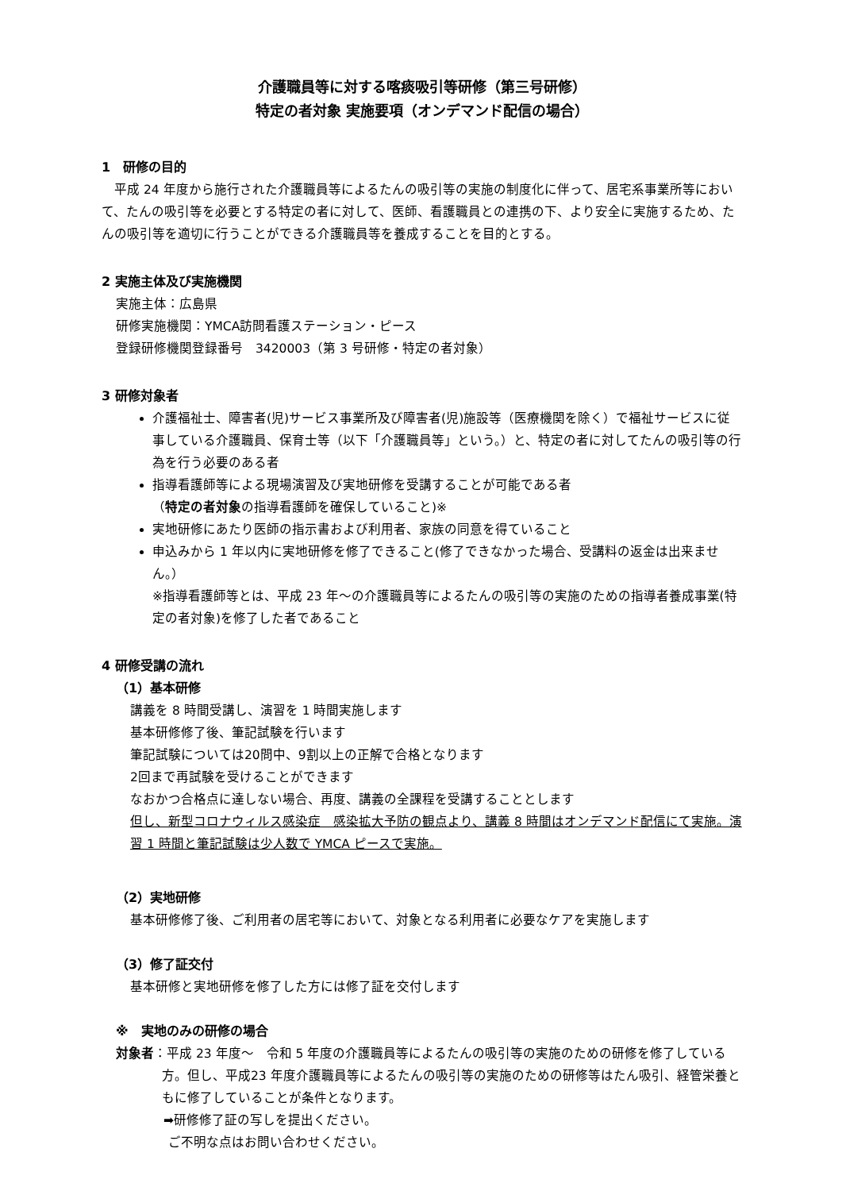介護職員等に対する喀痰吸引等研修（第三号研修）
特定の者対象 実施要項（オンデマンド配信の場合）
1　研修の目的
　平成 24 年度から施行された介護職員等によるたんの吸引等の実施の制度化に伴って、居宅系事業所等において、たんの吸引等を必要とする特定の者に対して、医師、看護職員との連携の下、より安全に実施するため、たんの吸引等を適切に行うことができる介護職員等を養成することを目的とする。
2 実施主体及び実施機関
実施主体：広島県
研修実施機関：YMCA訪問看護ステーション・ピース
登録研修機関登録番号　3420003（第 3 号研修・特定の者対象）
3 研修対象者
介護福祉士、障害者(児)サービス事業所及び障害者(児)施設等（医療機関を除く）で福祉サービスに従事している介護職員、保育士等（以下「介護職員等」という。）と、特定の者に対してたんの吸引等の行為を行う必要のある者
指導看護師等による現場演習及び実地研修を受講することが可能である者
（特定の者対象の指導看護師を確保していること)※
実地研修にあたり医師の指示書および利用者、家族の同意を得ていること
申込みから 1 年以内に実地研修を修了できること(修了できなかった場合、受講料の返金は出来ません。）
※指導看護師等とは、平成 23 年～の介護職員等によるたんの吸引等の実施のための指導者養成事業(特定の者対象)を修了した者であること
4 研修受講の流れ
（1）基本研修
講義を 8 時間受講し、演習を 1 時間実施します
基本研修修了後、筆記試験を行います
筆記試験については20問中、9割以上の正解で合格となります
2回まで再試験を受けることができます
なおかつ合格点に達しない場合、再度、講義の全課程を受講することとします
但し、新型コロナウィルス感染症　感染拡大予防の観点より、講義 8 時間はオンデマンド配信にて実施。演習 1 時間と筆記試験は少人数で YMCA ピースで実施。
（2）実地研修
基本研修修了後、ご利用者の居宅等において、対象となる利用者に必要なケアを実施します
（3）修了証交付
基本研修と実地研修を修了した方には修了証を交付します
※　実地のみの研修の場合
対象者：平成 23 年度～　令和 5 年度の介護職員等によるたんの吸引等の実施のための研修を修了している方。但し、平成23 年度介護職員等によるたんの吸引等の実施のための研修等はたん吸引、経管栄養ともに修了していることが条件となります。
➡研修修了証の写しを提出ください。
ご不明な点はお問い合わせください。